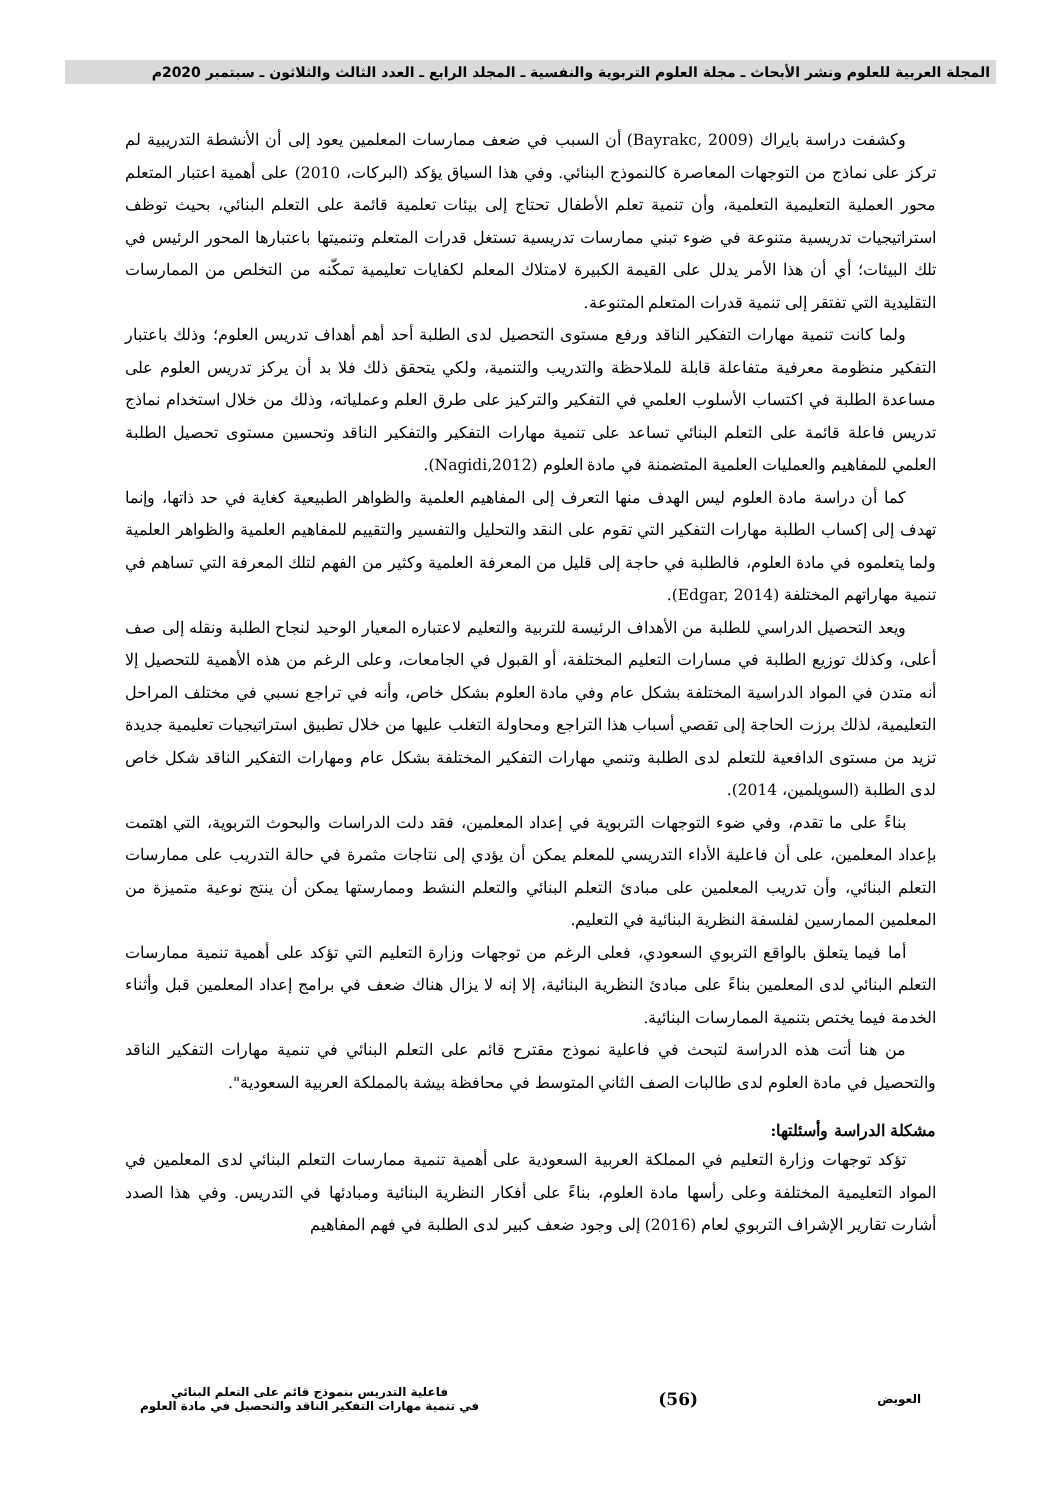المجلة العربية للعلوم ونشر الأبحاث ـ مجلة العلوم التربوية والنفسية ـ المجلد الرابع ـ العدد الثالث والثلاثون ـ سبتمبر 2020م
وكشفت دراسة بايراك (Bayrakc, 2009) أن السبب في ضعف ممارسات المعلمين يعود إلى أن الأنشطة التدريبية لم تركز على نماذج من التوجهات المعاصرة كالنموذج البنائي. وفي هذا السياق يؤكد (البركات، 2010) على أهمية اعتبار المتعلم محور العملية التعليمية التعلمية، وأن تنمية تعلم الأطفال تحتاج إلى بيئات تعلمية قائمة على التعلم البنائي، بحيث توظف استراتيجيات تدريسية متنوعة في ضوء تبني ممارسات تدريسية تستغل قدرات المتعلم وتنميتها باعتبارها المحور الرئيس في تلك البيئات؛ أي أن هذا الأمر يدلل على القيمة الكبيرة لامتلاك المعلم لكفايات تعليمية تمكّنه من التخلص من الممارسات التقليدية التي تفتقر إلى تنمية قدرات المتعلم المتنوعة.
ولما كانت تنمية مهارات التفكير الناقد ورفع مستوى التحصيل لدى الطلبة أحد أهم أهداف تدريس العلوم؛ وذلك باعتبار التفكير منظومة معرفية متفاعلة قابلة للملاحظة والتدريب والتنمية، ولكي يتحقق ذلك فلا بد أن يركز تدريس العلوم على مساعدة الطلبة في اكتساب الأسلوب العلمي في التفكير والتركيز على طرق العلم وعملياته، وذلك من خلال استخدام نماذج تدريس فاعلة قائمة على التعلم البنائي تساعد على تنمية مهارات التفكير والتفكير الناقد وتحسين مستوى تحصيل الطلبة العلمي للمفاهيم والعمليات العلمية المتضمنة في مادة العلوم (Nagidi,2012).
كما أن دراسة مادة العلوم ليس الهدف منها التعرف إلى المفاهيم العلمية والظواهر الطبيعية كغاية في حد ذاتها، وإنما تهدف إلى إكساب الطلبة مهارات التفكير التي تقوم على النقد والتحليل والتفسير والتقييم للمفاهيم العلمية والظواهر العلمية ولما يتعلموه في مادة العلوم، فالطلبة في حاجة إلى قليل من المعرفة العلمية وكثير من الفهم لتلك المعرفة التي تساهم في تنمية مهاراتهم المختلفة (Edgar, 2014).
ويعد التحصيل الدراسي للطلبة من الأهداف الرئيسة للتربية والتعليم لاعتباره المعيار الوحيد لنجاح الطلبة ونقله إلى صف أعلى، وكذلك توزيع الطلبة في مسارات التعليم المختلفة، أو القبول في الجامعات، وعلى الرغم من هذه الأهمية للتحصيل إلا أنه متدن في المواد الدراسية المختلفة بشكل عام وفي مادة العلوم بشكل خاص، وأنه في تراجع نسبي في مختلف المراحل التعليمية، لذلك برزت الحاجة إلى تقصي أسباب هذا التراجع ومحاولة التغلب عليها من خلال تطبيق استراتيجيات تعليمية جديدة تزيد من مستوى الدافعية للتعلم لدى الطلبة وتنمي مهارات التفكير المختلفة بشكل عام ومهارات التفكير الناقد شكل خاص لدى الطلبة (السويلمين، 2014).
بناءً على ما تقدم، وفي ضوء التوجهات التربوية في إعداد المعلمين، فقد دلت الدراسات والبحوث التربوية، التي اهتمت بإعداد المعلمين، على أن فاعلية الأداء التدريسي للمعلم يمكن أن يؤدي إلى نتاجات مثمرة في حالة التدريب على ممارسات التعلم البنائي، وأن تدريب المعلمين على مبادئ التعلم البنائي والتعلم النشط وممارستها يمكن أن ينتج نوعية متميزة من المعلمين الممارسين لفلسفة النظرية البنائية في التعليم.
أما فيما يتعلق بالواقع التربوي السعودي، فعلى الرغم من توجهات وزارة التعليم التي تؤكد على أهمية تنمية ممارسات التعلم البنائي لدى المعلمين بناءً على مبادئ النظرية البنائية، إلا إنه لا يزال هناك ضعف في برامج إعداد المعلمين قبل وأثناء الخدمة فيما يختص بتنمية الممارسات البنائية.
من هنا أتت هذه الدراسة لتبحث في فاعلية نموذج مقترح قائم على التعلم البنائي في تنمية مهارات التفكير الناقد والتحصيل في مادة العلوم لدى طالبات الصف الثاني المتوسط في محافظة بيشة بالمملكة العربية السعودية".
مشكلة الدراسة وأسئلتها:
تؤكد توجهات وزارة التعليم في المملكة العربية السعودية على أهمية تنمية ممارسات التعلم البنائي لدى المعلمين في المواد التعليمية المختلفة وعلى رأسها مادة العلوم، بناءً على أفكار النظرية البنائية ومبادئها في التدريس. وفي هذا الصدد أشارت تقارير الإشراف التربوي لعام (2016) إلى وجود ضعف كبير لدى الطلبة في فهم المفاهيم
العويض
(56)
فاعلية التدريس بنموذج قائم على التعلم البنائي
في تنمية مهارات التفكير الناقد والتحصيل في مادة العلوم